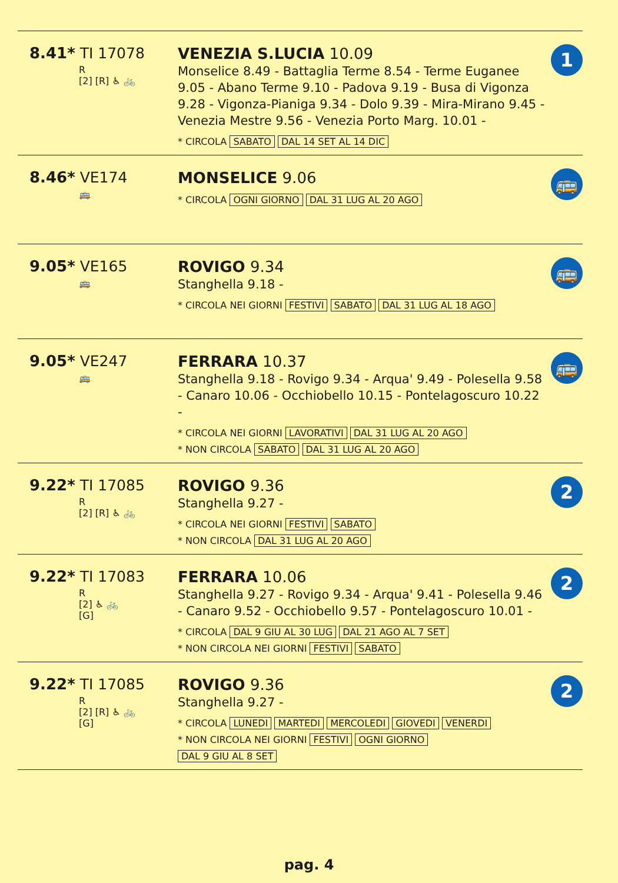8.41* TI 17078
R
[2] [R] ♿ 🚲
VENEZIA S.LUCIA 10.09
Monselice 8.49 - Battaglia Terme 8.54 - Terme Euganee 9.05 - Abano Terme 9.10 - Padova 9.19 - Busa di Vigonza 9.28 - Vigonza-Pianiga 9.34 - Dolo 9.39 - Mira-Mirano 9.45 - Venezia Mestre 9.56 - Venezia Porto Marg. 10.01 -
* CIRCOLA SABATO DAL 14 SET AL 14 DIC
1
8.46* VE174
🚌
MONSELICE 9.06
* CIRCOLA OGNI GIORNO DAL 31 LUG AL 20 AGO
🚌
9.05* VE165
🚌
ROVIGO 9.34
Stanghella 9.18 -
* CIRCOLA NEI GIORNI FESTIVI SABATO DAL 31 LUG AL 18 AGO
🚌
9.05* VE247
🚌
FERRARA 10.37
Stanghella 9.18 - Rovigo 9.34 - Arqua' 9.49 - Polesella 9.58 - Canaro 10.06 - Occhiobello 10.15 - Pontelagoscuro 10.22 -
* CIRCOLA NEI GIORNI LAVORATIVI DAL 31 LUG AL 20 AGO
* NON CIRCOLA SABATO DAL 31 LUG AL 20 AGO
🚌
9.22* TI 17085
R
[2] [R] ♿ 🚲
ROVIGO 9.36
Stanghella 9.27 -
* CIRCOLA NEI GIORNI FESTIVI SABATO
* NON CIRCOLA DAL 31 LUG AL 20 AGO
2
9.22* TI 17083
R
[2] ♿ 🚲
[G]
FERRARA 10.06
Stanghella 9.27 - Rovigo 9.34 - Arqua' 9.41 - Polesella 9.46 - Canaro 9.52 - Occhiobello 9.57 - Pontelagoscuro 10.01 -
* CIRCOLA DAL 9 GIU AL 30 LUG DAL 21 AGO AL 7 SET
* NON CIRCOLA NEI GIORNI FESTIVI SABATO
2
9.22* TI 17085
R
[2] [R] ♿ 🚲
[G]
ROVIGO 9.36
Stanghella 9.27 -
* CIRCOLA LUNEDI MARTEDI MERCOLEDI GIOVEDI VENERDI
* NON CIRCOLA NEI GIORNI FESTIVI OGNI GIORNO
DAL 9 GIU AL 8 SET
2
pag. 4